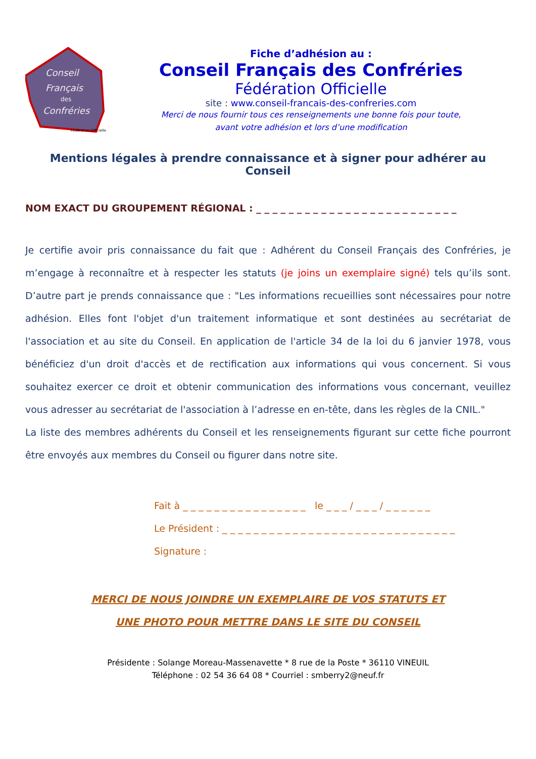Conseil
Français
des
Confréries
Fédération Officielle
Fiche d’adhésion au :
Conseil Français des Confréries
Fédération Officielle
site : www.conseil-francais-des-confreries.com
Merci de nous fournir tous ces renseignements une bonne fois pour toute,
avant votre adhésion et lors d’une modification
Mentions légales à prendre connaissance et à signer pour adhérer au Conseil
NOM EXACT DU GROUPEMENT RÉGIONAL : _ _ _ _ _ _ _ _ _ _ _ _ _ _ _ _ _ _ _ _ _ _ _ _ _
Je certifie avoir pris connaissance du fait que : Adhérent du Conseil Français des Confréries, je m’engage à reconnaître et à respecter les statuts (je joins un exemplaire signé) tels qu’ils sont. D’autre part je prends connaissance que : "Les informations recueillies sont nécessaires pour notre adhésion. Elles font l'objet d'un traitement informatique et sont destinées au secrétariat de l'association et au site du Conseil. En application de l'article 34 de la loi du 6 janvier 1978, vous bénéficiez d'un droit d'accès et de rectification aux informations qui vous concernent. Si vous souhaitez exercer ce droit et obtenir communication des informations vous concernant, veuillez vous adresser au secrétariat de l'association à l’adresse en en-tête, dans les règles de la CNIL."
La liste des membres adhérents du Conseil et les renseignements figurant sur cette fiche pourront être envoyés aux membres du Conseil ou figurer dans notre site.
Fait à _ _ _ _ _ _ _ _ _ _ _ _ _ _ _ _ le _ _ _ / _ _ _ / _ _ _ _ _ _
Le Président : _ _ _ _ _ _ _ _ _ _ _ _ _ _ _ _ _ _ _ _ _ _ _ _ _ _ _ _ _ _
Signature :
MERCI DE NOUS JOINDRE UN EXEMPLAIRE DE VOS STATUTS ET
UNE PHOTO POUR METTRE DANS LE SITE DU CONSEIL
Présidente : Solange Moreau-Massenavette * 8 rue de la Poste * 36110 VINEUIL
Téléphone : 02 54 36 64 08 * Courriel : smberry2@neuf.fr